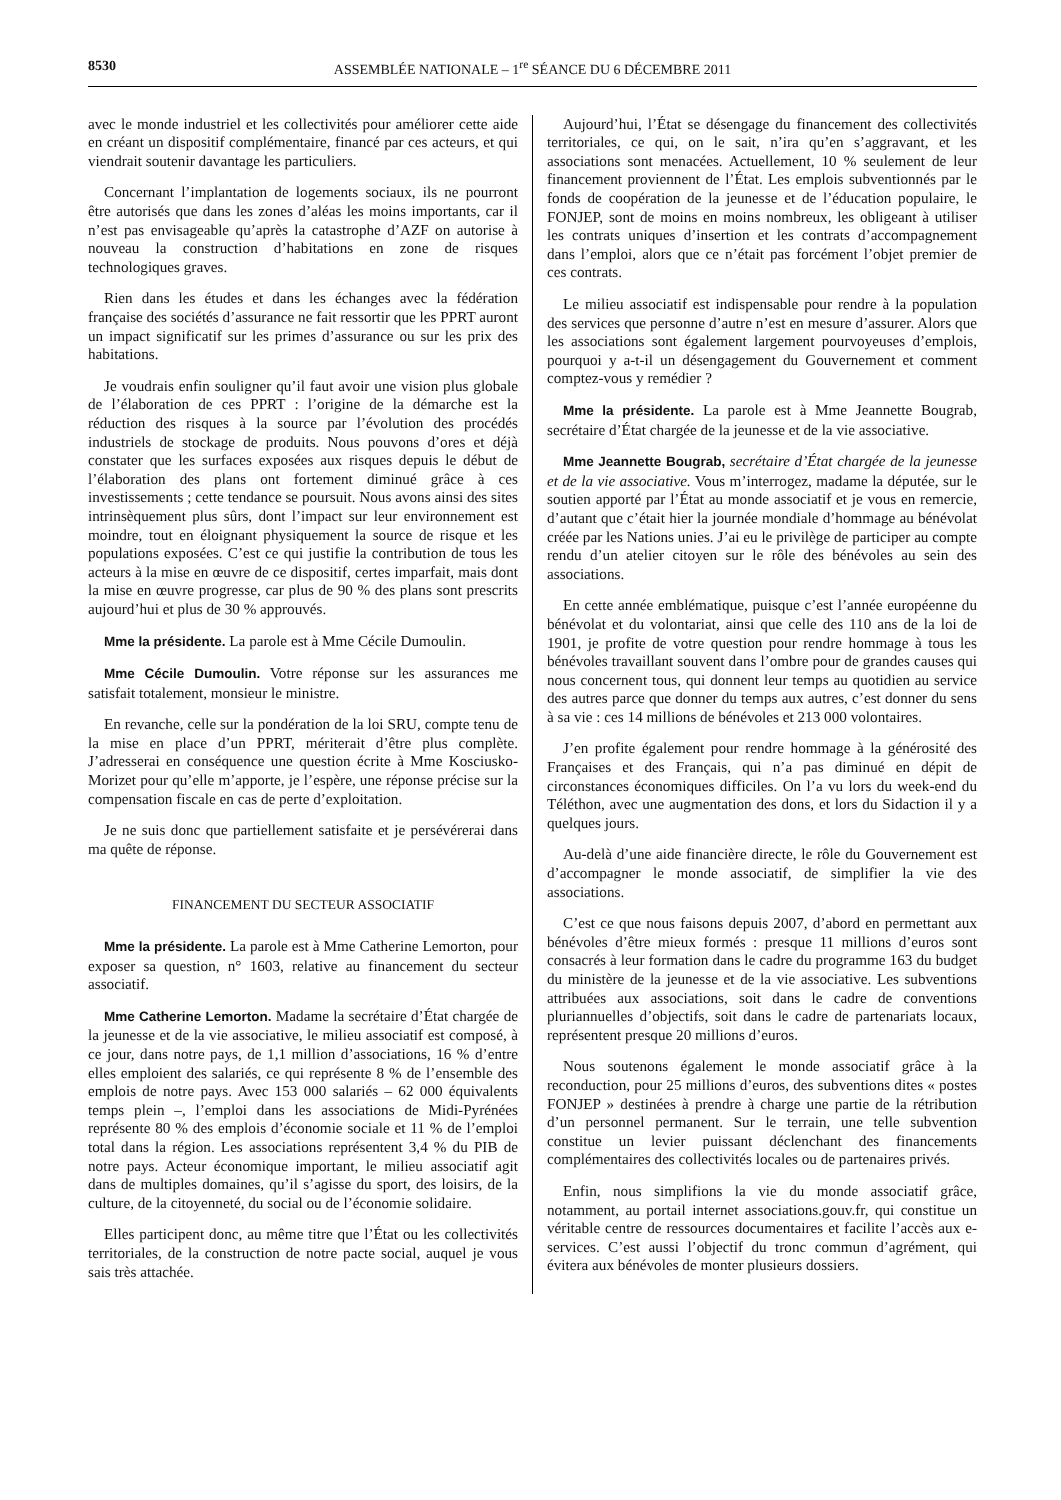8530 ASSEMBLÉE NATIONALE – 1<sup>re</sup> SÉANCE DU 6 DÉCEMBRE 2011
avec le monde industriel et les collectivités pour améliorer cette aide en créant un dispositif complémentaire, financé par ces acteurs, et qui viendrait soutenir davantage les particuliers.
Concernant l’implantation de logements sociaux, ils ne pourront être autorisés que dans les zones d’aléas les moins importants, car il n’est pas envisageable qu’après la catastrophe d’AZF on autorise à nouveau la construction d’habitations en zone de risques technologiques graves.
Rien dans les études et dans les échanges avec la fédération française des sociétés d’assurance ne fait ressortir que les PPRT auront un impact significatif sur les primes d’assurance ou sur les prix des habitations.
Je voudrais enfin souligner qu’il faut avoir une vision plus globale de l’élaboration de ces PPRT : l’origine de la démarche est la réduction des risques à la source par l’évolution des procédés industriels de stockage de produits. Nous pouvons d’ores et déjà constater que les surfaces exposées aux risques depuis le début de l’élaboration des plans ont fortement diminué grâce à ces investissements ; cette tendance se poursuit. Nous avons ainsi des sites intrinsèquement plus sûrs, dont l’impact sur leur environnement est moindre, tout en éloignant physiquement la source de risque et les populations exposées. C’est ce qui justifie la contribution de tous les acteurs à la mise en œuvre de ce dispositif, certes imparfait, mais dont la mise en œuvre progresse, car plus de 90 % des plans sont prescrits aujourd’hui et plus de 30 % approuvés.
Mme la présidente. La parole est à Mme Cécile Dumoulin.
Mme Cécile Dumoulin. Votre réponse sur les assurances me satisfait totalement, monsieur le ministre.
En revanche, celle sur la pondération de la loi SRU, compte tenu de la mise en place d’un PPRT, mériterait d’être plus complète. J’adresserai en conséquence une question écrite à Mme Kosciusko-Morizet pour qu’elle m’apporte, je l’espère, une réponse précise sur la compensation fiscale en cas de perte d’exploitation.
Je ne suis donc que partiellement satisfaite et je persévérerai dans ma quête de réponse.
FINANCEMENT DU SECTEUR ASSOCIATIF
Mme la présidente. La parole est à Mme Catherine Lemorton, pour exposer sa question, n° 1603, relative au financement du secteur associatif.
Mme Catherine Lemorton. Madame la secrétaire d’État chargée de la jeunesse et de la vie associative, le milieu associatif est composé, à ce jour, dans notre pays, de 1,1 million d’associations, 16 % d’entre elles emploient des salariés, ce qui représente 8 % de l’ensemble des emplois de notre pays. Avec 153 000 salariés – 62 000 équivalents temps plein –, l’emploi dans les associations de Midi-Pyrénées représente 80 % des emplois d’économie sociale et 11 % de l’emploi total dans la région. Les associations représentent 3,4 % du PIB de notre pays. Acteur économique important, le milieu associatif agit dans de multiples domaines, qu’il s’agisse du sport, des loisirs, de la culture, de la citoyenneté, du social ou de l’économie solidaire.
Elles participent donc, au même titre que l’État ou les collectivités territoriales, de la construction de notre pacte social, auquel je vous sais très attachée.
Aujourd’hui, l’État se désengage du financement des collectivités territoriales, ce qui, on le sait, n’ira qu’en s’aggravant, et les associations sont menacées. Actuellement, 10 % seulement de leur financement proviennent de l’État. Les emplois subventionnés par le fonds de coopération de la jeunesse et de l’éducation populaire, le FONJEP, sont de moins en moins nombreux, les obligeant à utiliser les contrats uniques d’insertion et les contrats d’accompagnement dans l’emploi, alors que ce n’était pas forcément l’objet premier de ces contrats.
Le milieu associatif est indispensable pour rendre à la population des services que personne d’autre n’est en mesure d’assurer. Alors que les associations sont également largement pourvoyeuses d’emplois, pourquoi y a-t-il un désengagement du Gouvernement et comment comptez-vous y remédier ?
Mme la présidente. La parole est à Mme Jeannette Bougrab, secrétaire d’État chargée de la jeunesse et de la vie associative.
Mme Jeannette Bougrab, secrétaire d’État chargée de la jeunesse et de la vie associative. Vous m’interrogez, madame la députée, sur le soutien apporté par l’État au monde associatif et je vous en remercie, d’autant que c’était hier la journée mondiale d’hommage au bénévolat créée par les Nations unies. J’ai eu le privilège de participer au compte rendu d’un atelier citoyen sur le rôle des bénévoles au sein des associations.
En cette année emblématique, puisque c’est l’année européenne du bénévolat et du volontariat, ainsi que celle des 110 ans de la loi de 1901, je profite de votre question pour rendre hommage à tous les bénévoles travaillant souvent dans l’ombre pour de grandes causes qui nous concernent tous, qui donnent leur temps au quotidien au service des autres parce que donner du temps aux autres, c’est donner du sens à sa vie : ces 14 millions de bénévoles et 213 000 volontaires.
J’en profite également pour rendre hommage à la générosité des Françaises et des Français, qui n’a pas diminué en dépit de circonstances économiques difficiles. On l’a vu lors du week-end du Téléthon, avec une augmentation des dons, et lors du Sidaction il y a quelques jours.
Au-delà d’une aide financière directe, le rôle du Gouvernement est d’accompagner le monde associatif, de simplifier la vie des associations.
C’est ce que nous faisons depuis 2007, d’abord en permettant aux bénévoles d’être mieux formés : presque 11 millions d’euros sont consacrés à leur formation dans le cadre du programme 163 du budget du ministère de la jeunesse et de la vie associative. Les subventions attribuées aux associations, soit dans le cadre de conventions pluriannuelles d’objectifs, soit dans le cadre de partenariats locaux, représentent presque 20 millions d’euros.
Nous soutenons également le monde associatif grâce à la reconduction, pour 25 millions d’euros, des subventions dites « postes FONJEP » destinées à prendre à charge une partie de la rétribution d’un personnel permanent. Sur le terrain, une telle subvention constitue un levier puissant déclenchant des financements complémentaires des collectivités locales ou de partenaires privés.
Enfin, nous simplifions la vie du monde associatif grâce, notamment, au portail internet associations.gouv.fr, qui constitue un véritable centre de ressources documentaires et facilite l’accès aux e-services. C’est aussi l’objectif du tronc commun d’agrément, qui évitera aux bénévoles de monter plusieurs dossiers.